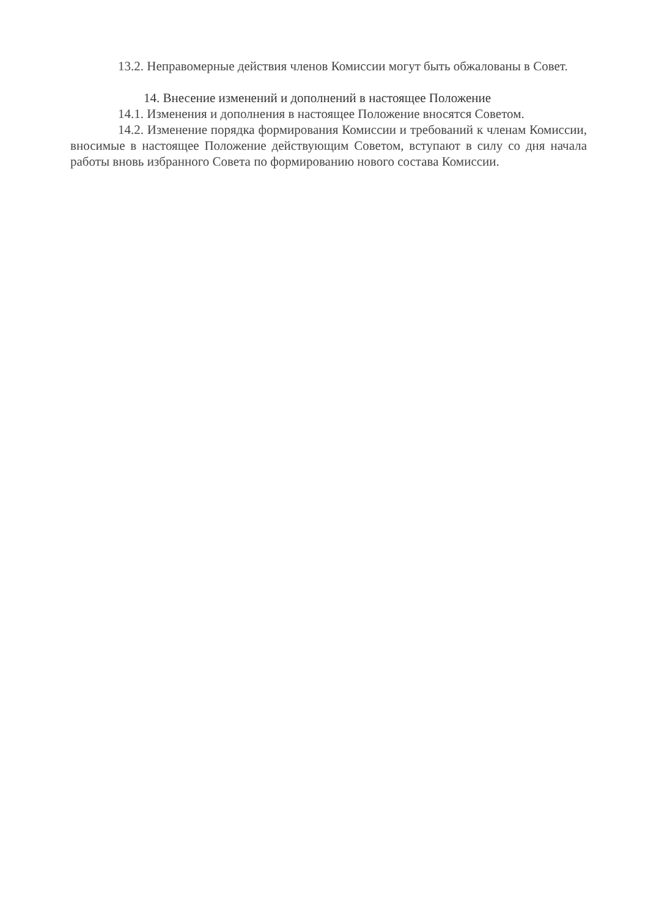13.2. Неправомерные действия членов Комиссии могут быть обжалованы в Совет.
14. Внесение изменений и дополнений в настоящее Положение
14.1. Изменения и дополнения в настоящее Положение вносятся Советом.
14.2. Изменение порядка формирования Комиссии и требований к членам Комиссии, вносимые в настоящее Положение действующим Советом, вступают в силу со дня начала работы вновь избранного Совета по формированию нового состава Комиссии.